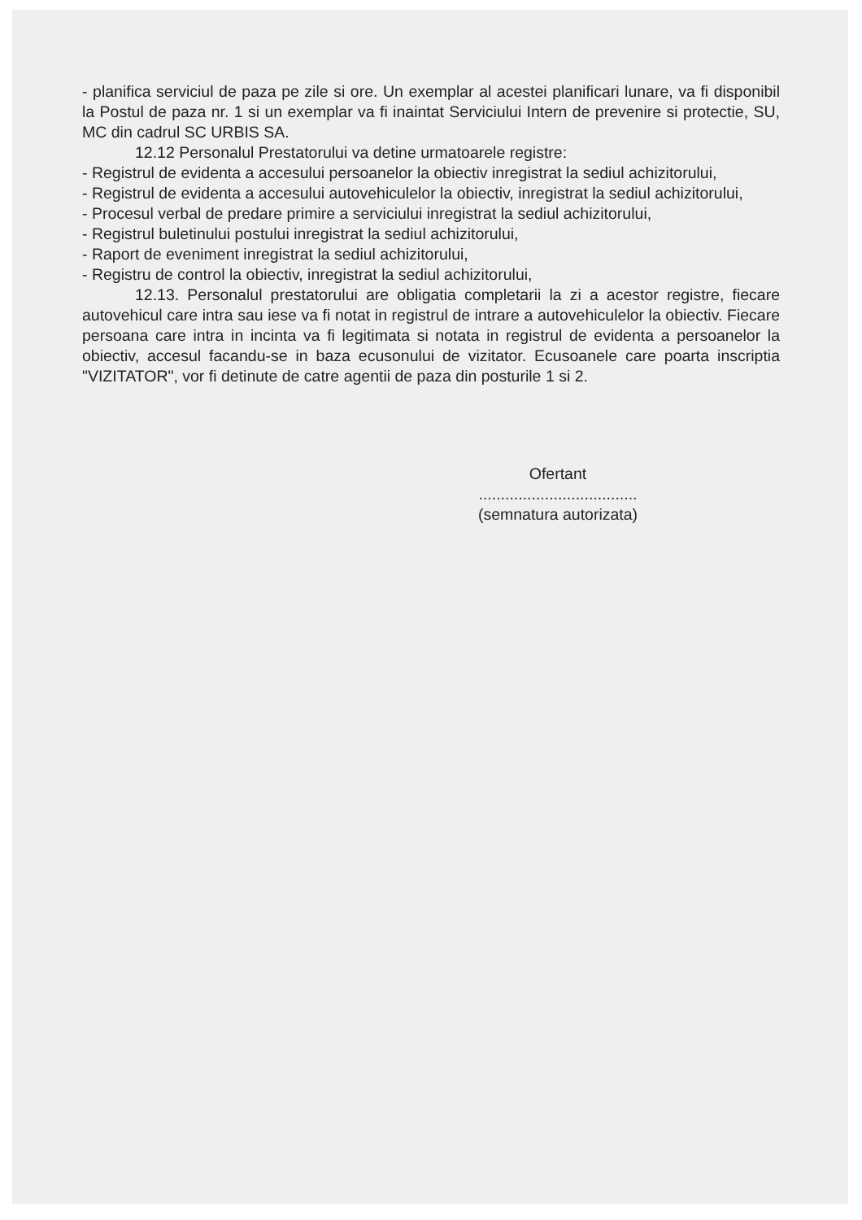- planifica serviciul de paza pe zile si ore. Un exemplar al acestei planificari lunare, va fi disponibil la Postul de paza nr. 1 si un exemplar va fi inaintat Serviciului Intern de prevenire si protectie, SU, MC din cadrul SC URBIS SA.
12.12 Personalul Prestatorului va detine urmatoarele registre:
- Registrul de evidenta a accesului persoanelor la obiectiv inregistrat la sediul achizitorului,
- Registrul de evidenta a accesului autovehiculelor la obiectiv, inregistrat la sediul achizitorului,
- Procesul verbal de predare primire a serviciului inregistrat la sediul achizitorului,
- Registrul buletinului postului inregistrat la sediul achizitorului,
- Raport de eveniment inregistrat la sediul achizitorului,
- Registru de control la obiectiv, inregistrat la sediul achizitorului,
12.13. Personalul prestatorului are obligatia completarii la zi a acestor registre, fiecare autovehicul care intra sau iese va fi notat in registrul de intrare a autovehiculelor la obiectiv. Fiecare persoana care intra in incinta va fi legitimata si notata in registrul de evidenta a persoanelor la obiectiv, accesul facandu-se in baza ecusonului de vizitator. Ecusoanele care poarta inscriptia "VIZITATOR", vor fi detinute de catre agentii de paza din posturile 1 si 2.
Ofertant
....................................
(semnatura autorizata)